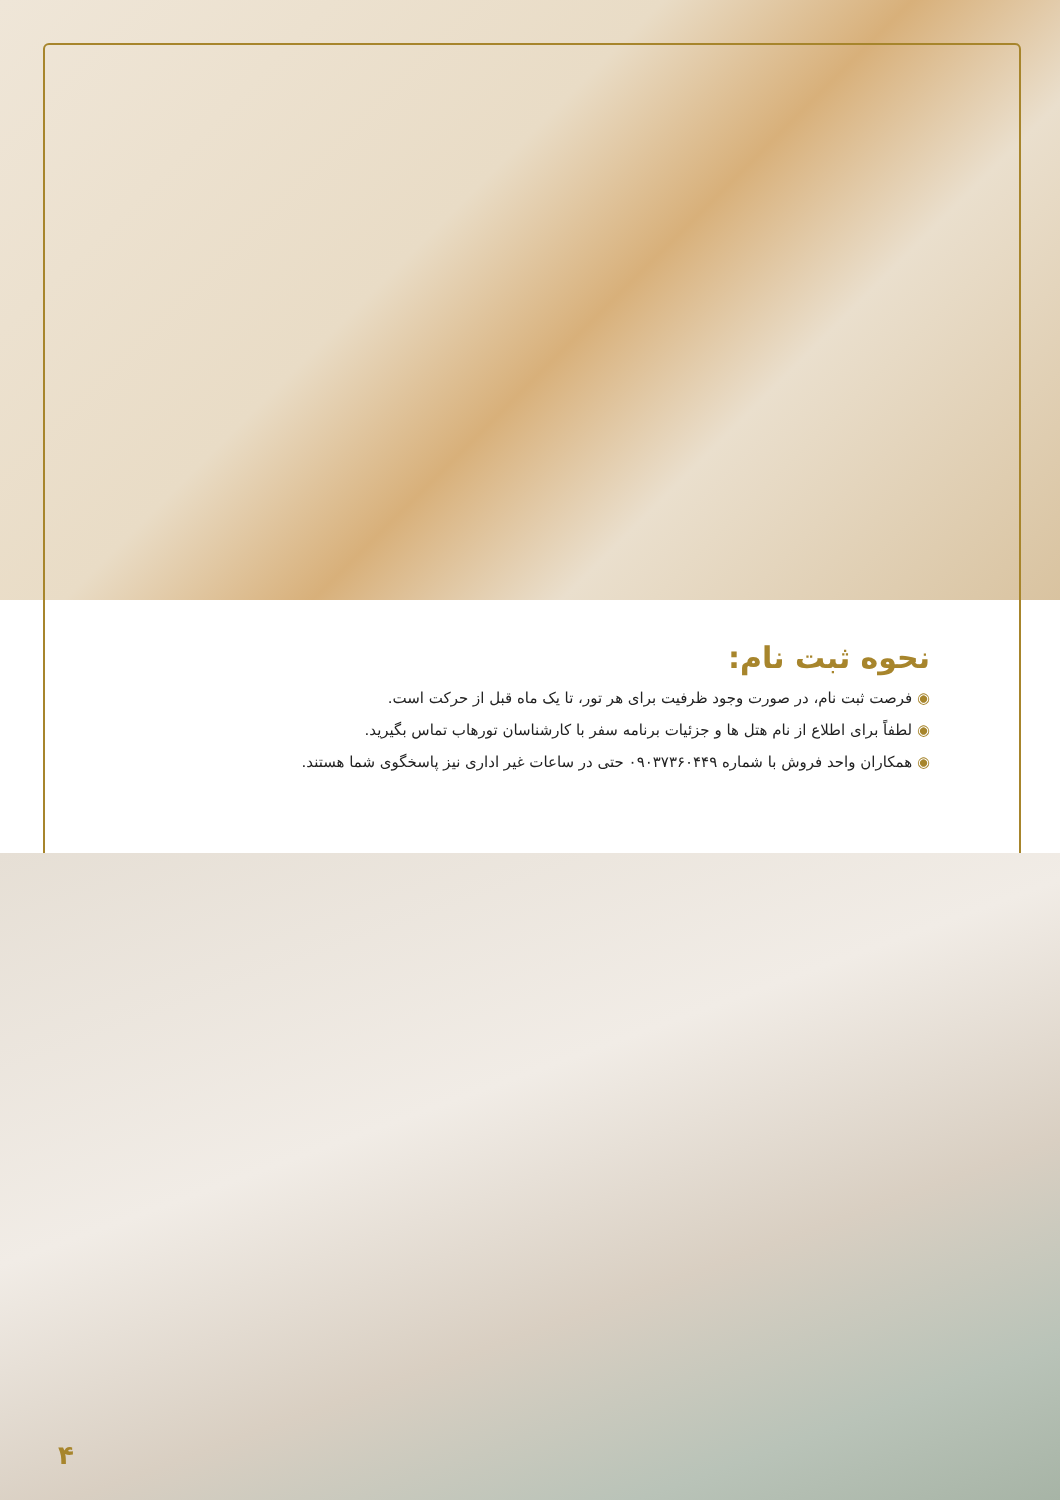نحوه ثبت نام:
◉ فرصت ثبت نام، در صورت وجود ظرفیت برای هر تور، تا یک ماه قبل از حرکت است.
◉ لطفاً برای اطلاع از نام هتل ها و جزئیات برنامه سفر با کارشناسان تورهاب تماس بگیرید.
◉ همکاران واحد فروش با شماره ۰۹۰۳۷۳۶۰۴۴۹ حتی در ساعات غیر اداری نیز پاسخگوی شما هستند.
۴